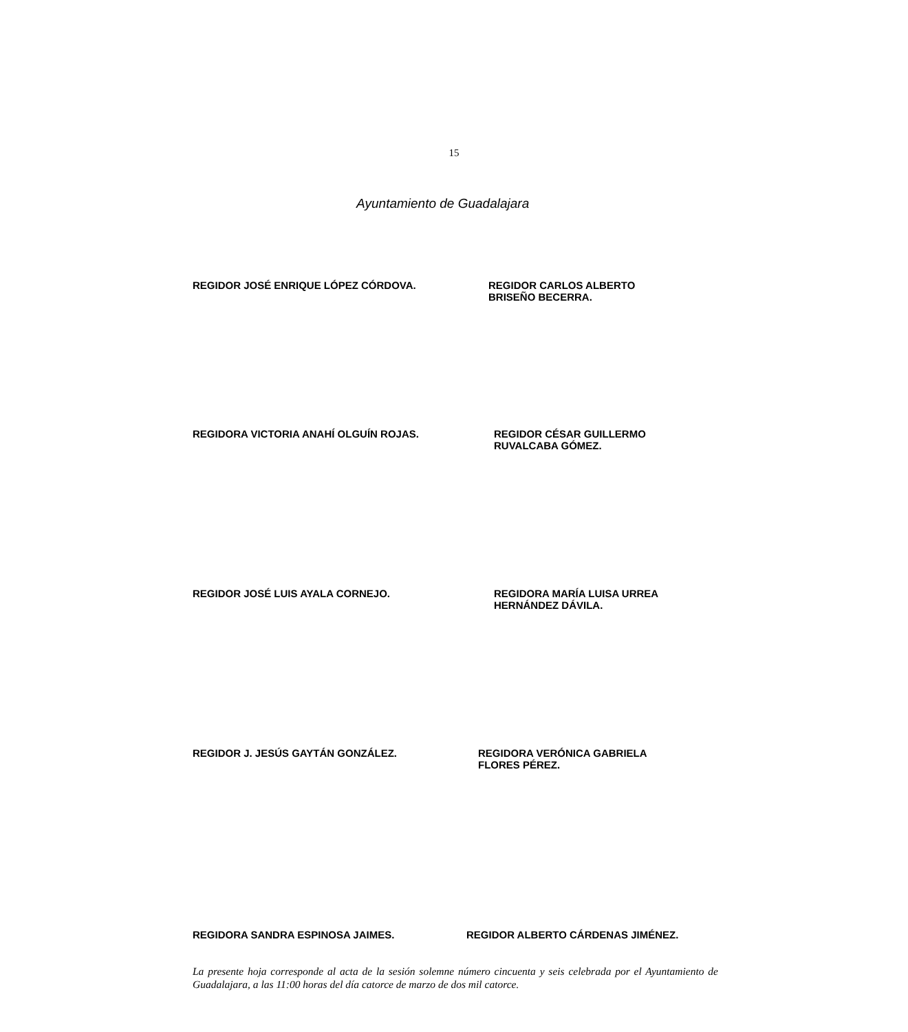15
Ayuntamiento de Guadalajara
REGIDOR JOSÉ ENRIQUE LÓPEZ CÓRDOVA. REGIDOR CARLOS ALBERTO
BRISEÑO BECERRA.
REGIDORA VICTORIA ANAHÍ OLGUÍN ROJAS. REGIDOR CÉSAR GUILLERMO
RUVALCABA GÓMEZ.
REGIDOR JOSÉ LUIS AYALA CORNEJO. REGIDORA MARÍA LUISA URREA
HERNÁNDEZ DÁVILA.
REGIDOR J. JESÚS GAYTÁN GONZÁLEZ. REGIDORA VERÓNICA GABRIELA
FLORES PÉREZ.
REGIDORA SANDRA ESPINOSA JAIMES. REGIDOR ALBERTO CÁRDENAS JIMÉNEZ.
La presente hoja corresponde al acta de la sesión solemne número cincuenta y seis celebrada por el Ayuntamiento de Guadalajara, a las 11:00 horas del día catorce de marzo de dos mil catorce.